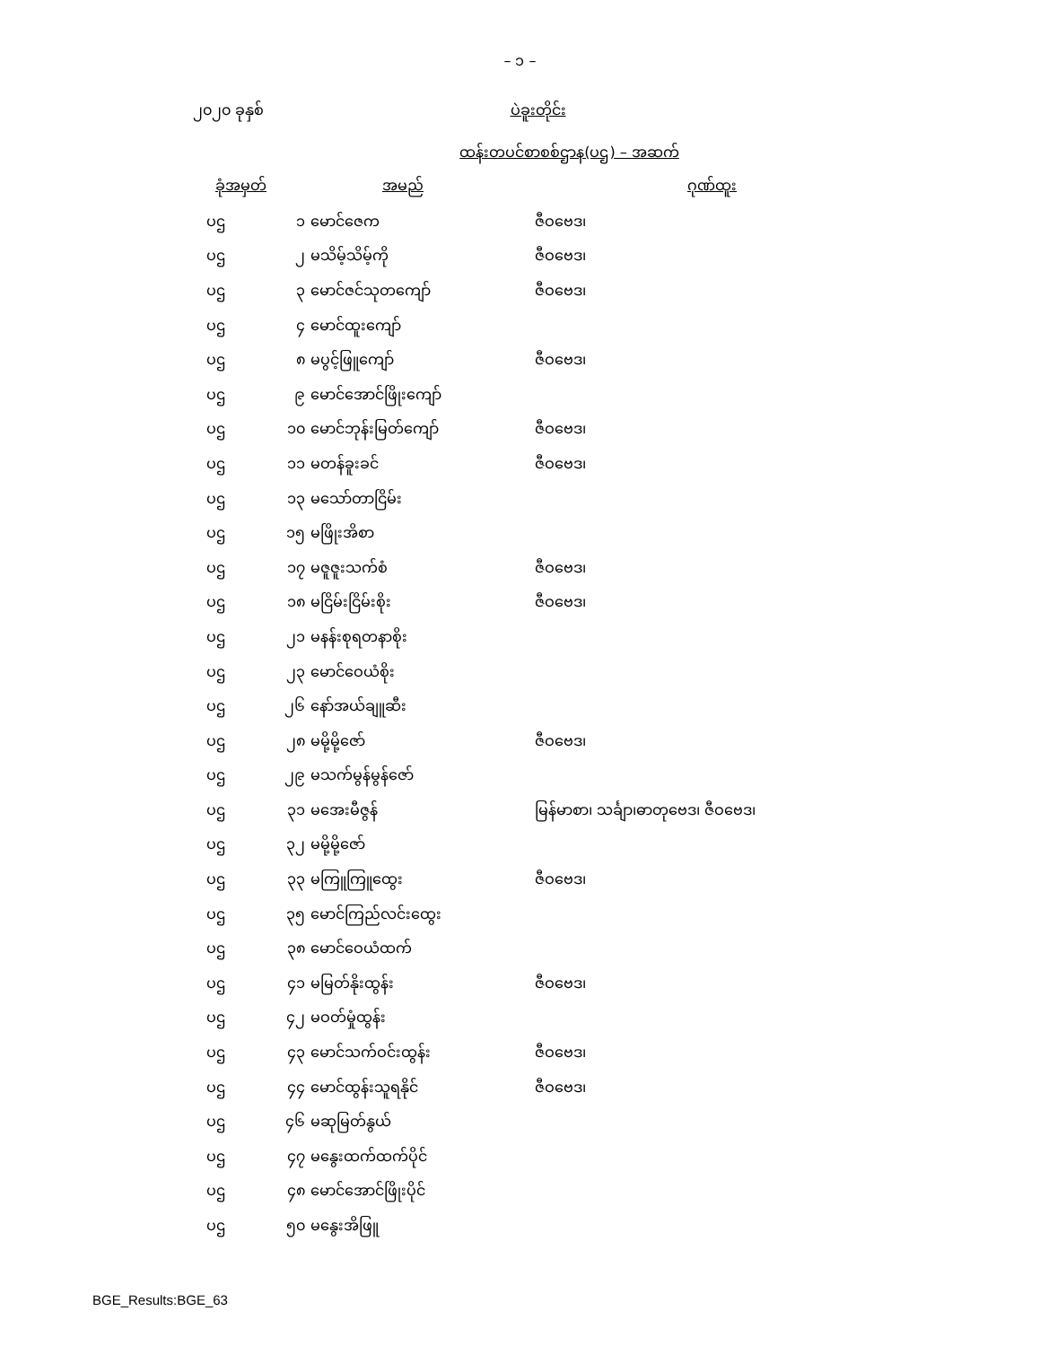– ၁ –
၂၀၂၀ ခုနှစ်
ပဲခူးတိုင်း
ထန်းတပင်စာစစ်ဌာန(ပဌ) – အဆက်
| ခုံအမှတ် | | အမည် | ဂုဏ်ထူး |
| --- | --- | --- | --- |
| ပဌ | ၁ | မောင်ဇေက | ဇီဝဗေဒ၊ |
| ပဌ | ၂ | မသိမ့်သိမ့်ကို | ဇီဝဗေဒ၊ |
| ပဌ | ၃ | မောင်ဇင်သုတကျော် | ဇီဝဗေဒ၊ |
| ပဌ | ၄ | မောင်ထူးကျော် | |
| ပဌ | ၈ | မပွင့်ဖြူကျော် | ဇီဝဗေဒ၊ |
| ပဌ | ၉ | မောင်အောင်ဖြိုးကျော် | |
| ပဌ | ၁၀ | မောင်ဘုန်းမြတ်ကျော် | ဇီဝဗေဒ၊ |
| ပဌ | ၁၁ | မတန်ခူးခင် | ဇီဝဗေဒ၊ |
| ပဌ | ၁၃ | မသော်တာငြိမ်း | |
| ပဌ | ၁၅ | မဖြိုးအိစာ | |
| ပဌ | ၁၇ | မဇူဇူးသက်စံ | ဇီဝဗေဒ၊ |
| ပဌ | ၁၈ | မငြိမ်းငြိမ်းစိုး | ဇီဝဗေဒ၊ |
| ပဌ | ၂၁ | မနန်းစုရတနာစိုး | |
| ပဌ | ၂၃ | မောင်ဝေယံစိုး | |
| ပဌ | ၂၆ | နော်အယ်ချူဆီး | |
| ပဌ | ၂၈ | မမို့မို့ဇော် | ဇီဝဗေဒ၊ |
| ပဌ | ၂၉ | မသက်မွန်မွန်ဇော် | |
| ပဌ | ၃၁ | မအေးမီဇွန် | မြန်မာစာ၊ သင်္ချာ၊ဓာတုဗေဒ၊ ဇီဝဗေဒ၊ |
| ပဌ | ၃၂ | မမို့မို့ဇော် | |
| ပဌ | ၃၃ | မကြူကြူထွေး | ဇီဝဗေဒ၊ |
| ပဌ | ၃၅ | မောင်ကြည်လင်းထွေး | |
| ပဌ | ၃၈ | မောင်ဝေယံထက် | |
| ပဌ | ၄၁ | မမြတ်နိုးထွန်း | ဇီဝဗေဒ၊ |
| ပဌ | ၄၂ | မဝတ်မှုံထွန်း | |
| ပဌ | ၄၃ | မောင်သက်ဝင်းထွန်း | ဇီဝဗေဒ၊ |
| ပဌ | ၄၄ | မောင်ထွန်းသူရနိုင် | ဇီဝဗေဒ၊ |
| ပဌ | ၄၆ | မဆုမြတ်နွယ် | |
| ပဌ | ၄၇ | မနွေးထက်ထက်ပိုင် | |
| ပဌ | ၄၈ | မောင်အောင်ဖြိုးပိုင် | |
| ပဌ | ၅၀ | မနွေးအိဖြူ | |
BGE_Results:BGE_63